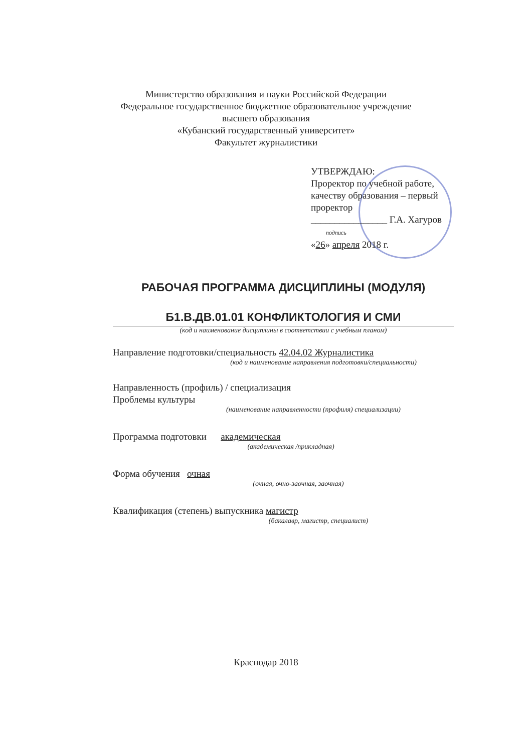Министерство образования и науки Российской Федерации
Федеральное государственное бюджетное образовательное учреждение
высшего образования
«Кубанский государственный университет»
Факультет журналистики
УТВЕРЖДАЮ:
Проректор по учебной работе,
качеству образования – первый
проректор
________________ Г.А. Хагуров
подпись
«26» апреля 2018 г.
РАБОЧАЯ ПРОГРАММА ДИСЦИПЛИНЫ (МОДУЛЯ)
Б1.В.ДВ.01.01 КОНФЛИКТОЛОГИЯ И СМИ
(код и наименование дисциплины в соответствии с учебным планом)
Направление подготовки/специальность 42.04.02 Журналистика
(код и наименование направления подготовки/специальности)
Направленность (профиль) / специализация
Проблемы культуры
(наименование направленности (профиля) специализации)
Программа подготовки академическая
(академическая /прикладная)
Форма обучения очная
(очная, очно-заочная, заочная)
Квалификация (степень) выпускника магистр
(бакалавр, магистр, специалист)
Краснодар 2018